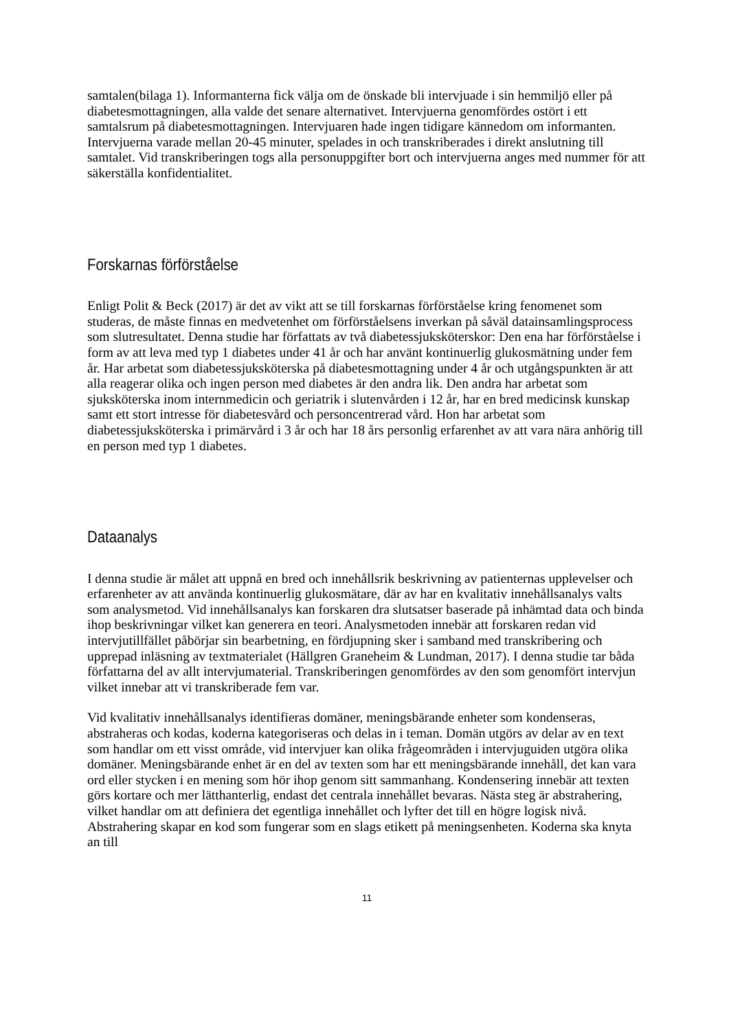samtalen(bilaga 1). Informanterna fick välja om de önskade bli intervjuade i sin hemmiljö eller på diabetesmottagningen, alla valde det senare alternativet. Intervjuerna genomfördes ostört i ett samtalsrum på diabetesmottagningen. Intervjuaren hade ingen tidigare kännedom om informanten. Intervjuerna varade mellan 20-45 minuter, spelades in och transkriberades i direkt anslutning till samtalet. Vid transkriberingen togs alla personuppgifter bort och intervjuerna anges med nummer för att säkerställa konfidentialitet.
Forskarnas förförståelse
Enligt Polit & Beck (2017) är det av vikt att se till forskarnas förförståelse kring fenomenet som studeras, de måste finnas en medvetenhet om förförståelsens inverkan på såväl datainsamlingsprocess som slutresultatet. Denna studie har författats av två diabetessjuksköterskor: Den ena har förförståelse i form av att leva med typ 1 diabetes under 41 år och har använt kontinuerlig glukosmätning under fem år. Har arbetat som diabetessjuksköterska på diabetesmottagning under 4 år och utgångspunkten är att alla reagerar olika och ingen person med diabetes är den andra lik. Den andra har arbetat som sjuksköterska inom internmedicin och geriatrik i slutenvården i 12 år, har en bred medicinsk kunskap samt ett stort intresse för diabetesvård och personcentrerad vård. Hon har arbetat som diabetessjuksköterska i primärvård i 3 år och har 18 års personlig erfarenhet av att vara nära anhörig till en person med typ 1 diabetes.
Dataanalys
I denna studie är målet att uppnå en bred och innehållsrik beskrivning av patienternas upplevelser och erfarenheter av att använda kontinuerlig glukosmätare, där av har en kvalitativ innehållsanalys valts som analysmetod. Vid innehållsanalys kan forskaren dra slutsatser baserade på inhämtad data och binda ihop beskrivningar vilket kan generera en teori. Analysmetoden innebär att forskaren redan vid intervjutillfället påbörjar sin bearbetning, en fördjupning sker i samband med transkribering och upprepad inläsning av textmaterialet (Hällgren Graneheim & Lundman, 2017). I denna studie tar båda författarna del av allt intervjumaterial. Transkriberingen genomfördes av den som genomfört intervjun vilket innebar att vi transkriberade fem var.
Vid kvalitativ innehållsanalys identifieras domäner, meningsbärande enheter som kondenseras, abstraheras och kodas, koderna kategoriseras och delas in i teman. Domän utgörs av delar av en text som handlar om ett visst område, vid intervjuer kan olika frågeområden i intervjuguiden utgöra olika domäner. Meningsbärande enhet är en del av texten som har ett meningsbärande innehåll, det kan vara ord eller stycken i en mening som hör ihop genom sitt sammanhang. Kondensering innebär att texten görs kortare och mer lätthanterlig, endast det centrala innehållet bevaras. Nästa steg är abstrahering, vilket handlar om att definiera det egentliga innehållet och lyfter det till en högre logisk nivå. Abstrahering skapar en kod som fungerar som en slags etikett på meningsenheten. Koderna ska knyta an till
11